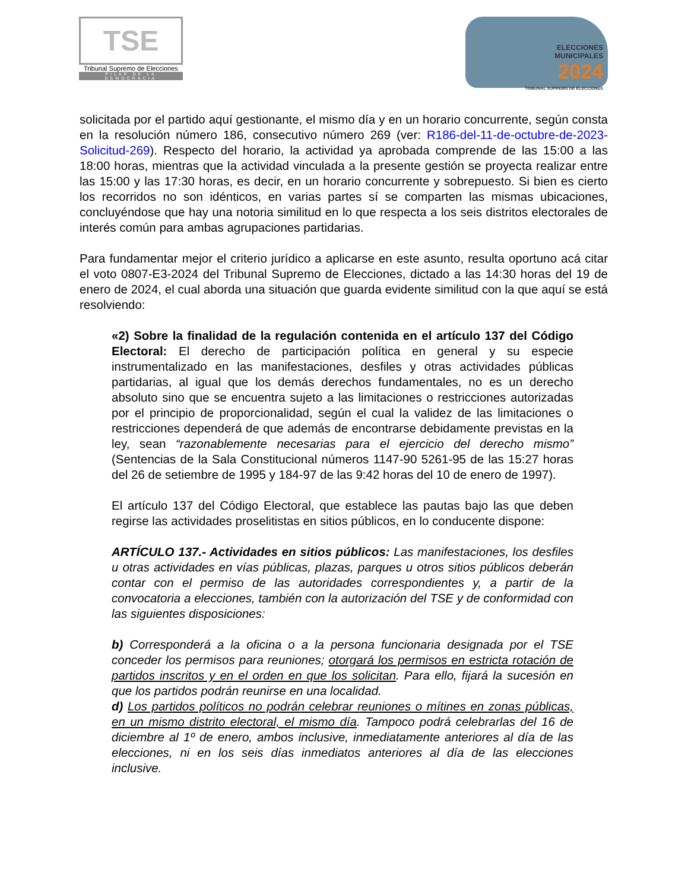TSE
Tribunal Supremo de Elecciones
PILAR DE LA DEMOCRACIA
ELECCIONES
MUNICIPALES
2024
TRIBUNAL SUPREMO DE ELECCIONES
solicitada por el partido aquí gestionante, el mismo día y en un horario concurrente, según consta en la resolución número 186, consecutivo número 269 (ver: R186-del-11-de-octubre-de-2023-Solicitud-269). Respecto del horario, la actividad ya aprobada comprende de las 15:00 a las 18:00 horas, mientras que la actividad vinculada a la presente gestión se proyecta realizar entre las 15:00 y las 17:30 horas, es decir, en un horario concurrente y sobrepuesto. Si bien es cierto los recorridos no son idénticos, en varias partes sí se comparten las mismas ubicaciones, concluyéndose que hay una notoria similitud en lo que respecta a los seis distritos electorales de interés común para ambas agrupaciones partidarias.
Para fundamentar mejor el criterio jurídico a aplicarse en este asunto, resulta oportuno acá citar el voto 0807-E3-2024 del Tribunal Supremo de Elecciones, dictado a las 14:30 horas del 19 de enero de 2024, el cual aborda una situación que guarda evidente similitud con la que aquí se está resolviendo:
«2) Sobre la finalidad de la regulación contenida en el artículo 137 del Código Electoral: El derecho de participación política en general y su especie instrumentalizado en las manifestaciones, desfiles y otras actividades públicas partidarias, al igual que los demás derechos fundamentales, no es un derecho absoluto sino que se encuentra sujeto a las limitaciones o restricciones autorizadas por el principio de proporcionalidad, según el cual la validez de las limitaciones o restricciones dependerá de que además de encontrarse debidamente previstas en la ley, sean “razonablemente necesarias para el ejercicio del derecho mismo” (Sentencias de la Sala Constitucional números 1147-90 5261-95 de las 15:27 horas del 26 de setiembre de 1995 y 184-97 de las 9:42 horas del 10 de enero de 1997).
El artículo 137 del Código Electoral, que establece las pautas bajo las que deben regirse las actividades proselitistas en sitios públicos, en lo conducente dispone:
ARTÍCULO 137.- Actividades en sitios públicos: Las manifestaciones, los desfiles u otras actividades en vías públicas, plazas, parques u otros sitios públicos deberán contar con el permiso de las autoridades correspondientes y, a partir de la convocatoria a elecciones, también con la autorización del TSE y de conformidad con las siguientes disposiciones:
b) Corresponderá a la oficina o a la persona funcionaria designada por el TSE conceder los permisos para reuniones; otorgará los permisos en estricta rotación de partidos inscritos y en el orden en que los solicitan. Para ello, fijará la sucesión en que los partidos podrán reunirse en una localidad.
d) Los partidos políticos no podrán celebrar reuniones o mítines en zonas públicas, en un mismo distrito electoral, el mismo día. Tampoco podrá celebrarlas del 16 de diciembre al 1º de enero, ambos inclusive, inmediatamente anteriores al día de las elecciones, ni en los seis días inmediatos anteriores al día de las elecciones inclusive.